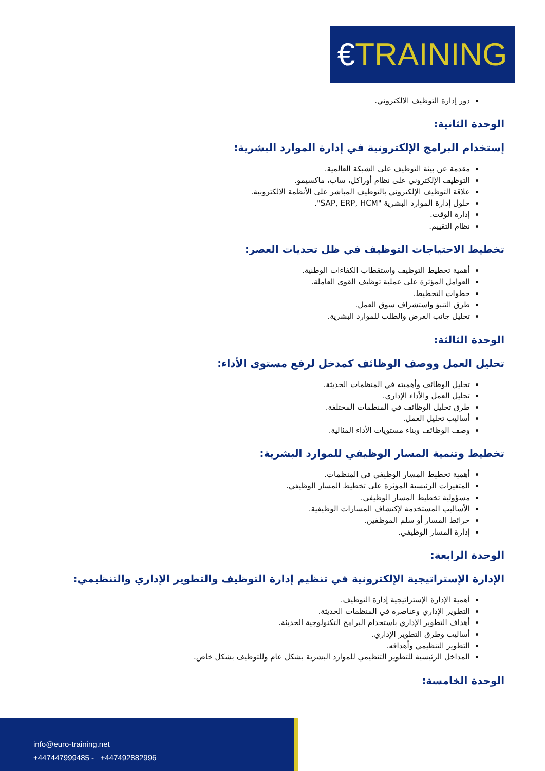€TRAINING
دور إدارة التوظيف الالكتروني.
الوحدة الثانية:
إستخدام البرامج الإلكترونية في إدارة الموارد البشرية:
مقدمة عن بيئة التوظيف على الشبكة العالمية.
التوظيف الإلكتروني على نظام أوراكل، ساب، ماكسيمو.
علاقة التوظيف الإلكتروني بالتوظيف المباشر على الأنظمة الالكترونية.
حلول إدارة الموارد البشرية "SAP, ERP, HCM".
إدارة الوقت.
نظام التقييم.
تخطيط الاحتياجات التوظيف في ظل تحديات العصر:
أهمية تخطيط التوظيف واستقطاب الكفاءات الوطنية.
العوامل المؤثرة على عملية توظيف القوى العاملة.
خطوات التخطيط.
طرق التنبؤ واستشراف سوق العمل.
تحليل جانب العرض والطلب للموارد البشرية.
الوحدة الثالثة:
تحليل العمل ووصف الوظائف كمدخل لرفع مستوى الأداء:
تحليل الوظائف وأهميته في المنظمات الحديثة.
تحليل العمل والأداء الإداري.
طرق تحليل الوظائف في المنظمات المختلفة.
أساليب تحليل العمل.
وصف الوظائف وبناء مستويات الأداء المثالية.
تخطيط وتنمية المسار الوظيفي للموارد البشرية:
أهمية تخطيط المسار الوظيفي في المنظمات.
المتغيرات الرئيسية المؤثرة على تخطيط المسار الوظيفي.
مسؤولية تخطيط المسار الوظيفي.
الأساليب المستخدمة لإكتشاف المسارات الوظيفية.
خرائط المسار أو سلم الموظفين.
إدارة المسار الوظيفي.
الوحدة الرابعة:
الإدارة الإستراتيجية الإلكترونية في تنظيم إدارة التوظيف والتطوير الإداري والتنظيمي:
أهمية الإدارة الإستراتيجية إدارة التوظيف.
التطوير الإداري وعناصره في المنظمات الحديثة.
أهداف التطوير الإداري باستخدام البرامج التكنولوجية الحديثة.
أساليب وطرق التطوير الإداري.
التطوير التنظيمي وأهدافه.
المداخل الرئيسية للتطوير التنظيمي للموارد البشرية بشكل عام وللتوظيف بشكل خاص.
الوحدة الخامسة:
info@euro-training.net
+447447999485 - +447492882996